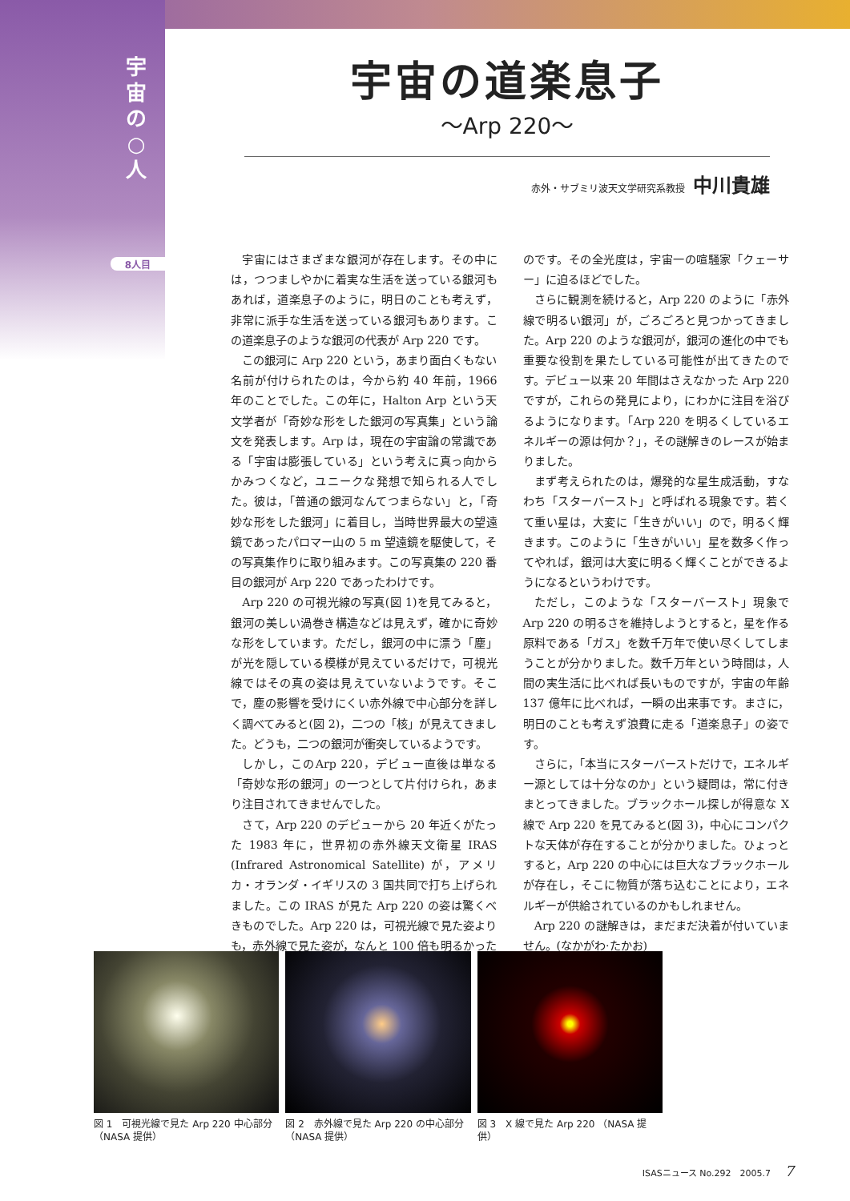宇 宙 の ○ 人
8人目
宇宙の道楽息子
〜Arp 220〜
赤外・サブミリ波天文学研究系教授 中川貴雄
宇宙にはさまざまな銀河が存在します。その中には，つつましやかに着実な生活を送っている銀河もあれば，道楽息子のように，明日のことも考えず，非常に派手な生活を送っている銀河もあります。この道楽息子のような銀河の代表が Arp 220 です。
この銀河に Arp 220 という，あまり面白くもない名前が付けられたのは，今から約 40 年前，1966 年のことでした。この年に，Halton Arp という天文学者が「奇妙な形をした銀河の写真集」という論文を発表します。Arp は，現在の宇宙論の常識である「宇宙は膨張している」という考えに真っ向からかみつくなど，ユニークな発想で知られる人でした。彼は，「普通の銀河なんてつまらない」と，「奇妙な形をした銀河」に着目し，当時世界最大の望遠鏡であったパロマー山の 5 m 望遠鏡を駆使して，その写真集作りに取り組みます。この写真集の 220 番目の銀河が Arp 220 であったわけです。
Arp 220 の可視光線の写真(図 1)を見てみると，銀河の美しい渦巻き構造などは見えず，確かに奇妙な形をしています。ただし，銀河の中に漂う「塵」が光を隠している模様が見えているだけで，可視光線ではその真の姿は見えていないようです。そこで，塵の影響を受けにくい赤外線で中心部分を詳しく調べてみると(図 2)，二つの「核」が見えてきました。どうも，二つの銀河が衝突しているようです。
しかし，このArp 220，デビュー直後は単なる「奇妙な形の銀河」の一つとして片付けられ，あまり注目されてきませんでした。
さて，Arp 220 のデビューから 20 年近くがたった 1983 年に，世界初の赤外線天文衛星 IRAS (Infrared Astronomical Satellite) が，アメリカ・オランダ・イギリスの 3 国共同で打ち上げられました。この IRAS が見た Arp 220 の姿は驚くべきものでした。Arp 220 は，可視光線で見た姿よりも，赤外線で見た姿が，なんと 100 倍も明るかったのです。その全光度は，宇宙一の喧騒家「クェーサー」に迫るほどでした。
さらに観測を続けると，Arp 220 のように「赤外線で明るい銀河」が，ごろごろと見つかってきました。Arp 220 のような銀河が，銀河の進化の中でも重要な役割を果たしている可能性が出てきたのです。デビュー以来 20 年間はさえなかった Arp 220 ですが，これらの発見により，にわかに注目を浴びるようになります。「Arp 220 を明るくしているエネルギーの源は何か？」，その謎解きのレースが始まりました。
まず考えられたのは，爆発的な星生成活動，すなわち「スターバースト」と呼ばれる現象です。若くて重い星は，大変に「生きがいい」ので，明るく輝きます。このように「生きがいい」星を数多く作ってやれば，銀河は大変に明るく輝くことができるようになるというわけです。
ただし，このような「スターバースト」現象で Arp 220 の明るさを維持しようとすると，星を作る原料である「ガス」を数千万年で使い尽くしてしまうことが分かりました。数千万年という時間は，人間の実生活に比べれば長いものですが，宇宙の年齢 137 億年に比べれば，一瞬の出来事です。まさに，明日のことも考えず浪費に走る「道楽息子」の姿です。
さらに，「本当にスターバーストだけで，エネルギー源としては十分なのか」という疑問は，常に付きまとってきました。ブラックホール探しが得意な X 線で Arp 220 を見てみると(図 3)，中心にコンパクトな天体が存在することが分かりました。ひょっとすると，Arp 220 の中心には巨大なブラックホールが存在し，そこに物質が落ち込むことにより，エネルギーが供給されているのかもしれません。
Arp 220 の謎解きは，まだまだ決着が付いていません。(なかがわ·たかお)
図 1　可視光線で見た Arp 220 中心部分（NASA 提供）
図 2　赤外線で見た Arp 220 の中心部分（NASA 提供）
図 3　X 線で見た Arp 220 （NASA 提供）
ISASニュース No.292　2005.7 7